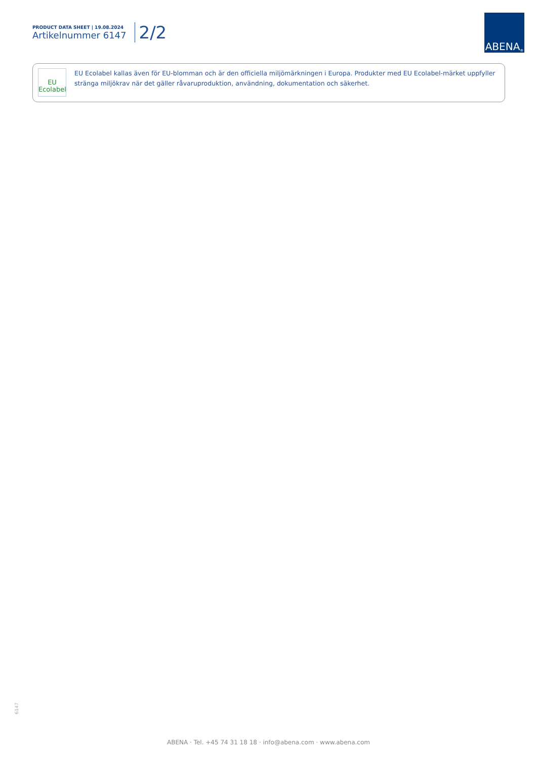PRODUCT DATA SHEET | 19.08.2024
Artikelnummer 6147
2/2
ABENA<sup>®</sup>
EU
Ecolabel
EU Ecolabel kallas även för EU-blomman och är den officiella miljömärkningen i Europa. Produkter med EU Ecolabel-märket uppfyller stränga miljökrav när det gäller råvaruproduktion, användning, dokumentation och säkerhet.
6147
ABENA · Tel. +45 74 31 18 18 · info@abena.com · www.abena.com